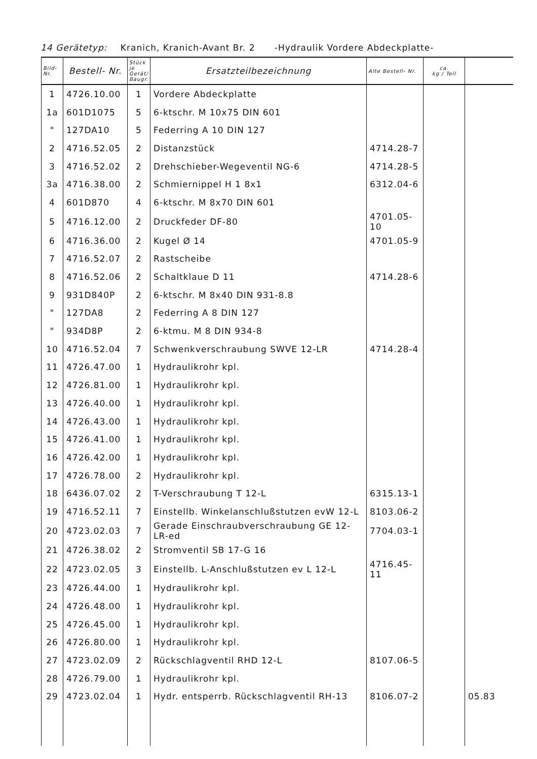14 Gerätetyp: Kranich, Kranich-Avant Br. 2 -Hydraulik Vordere Abdeckplatte-
| Bild- Nr. | Bestell- Nr. | Stück je Gerät/ Baugr. | Ersatzteilbezeichnung | Alte Bestell- Nr. | ca. kg / Teil | |
| --- | --- | --- | --- | --- | --- | --- |
| 1 | 4726.10.00 | 1 | Vordere Abdeckplatte | | | |
| 1a | 601D1075 | 5 | 6-ktschr. M 10x75 DIN 601 | | | |
| " | 127DA10 | 5 | Federring A 10 DIN 127 | | | |
| 2 | 4716.52.05 | 2 | Distanzstück | 4714.28-7 | | |
| 3 | 4716.52.02 | 2 | Drehschieber-Wegeventil NG-6 | 4714.28-5 | | |
| 3a | 4716.38.00 | 2 | Schmiernippel H 1 8x1 | 6312.04-6 | | |
| 4 | 601D870 | 4 | 6-ktschr. M 8x70 DIN 601 | | | |
| 5 | 4716.12.00 | 2 | Druckfeder DF-80 | 4701.05-10 | | |
| 6 | 4716.36.00 | 2 | Kugel Ø 14 | 4701.05-9 | | |
| 7 | 4716.52.07 | 2 | Rastscheibe | | | |
| 8 | 4716.52.06 | 2 | Schaltklaue D 11 | 4714.28-6 | | |
| 9 | 931D840P | 2 | 6-ktschr. M 8x40 DIN 931-8.8 | | | |
| " | 127DA8 | 2 | Federring A 8 DIN 127 | | | |
| " | 934D8P | 2 | 6-ktmu. M 8 DIN 934-8 | | | |
| 10 | 4716.52.04 | 7 | Schwenkverschraubung SWVE 12-LR | 4714.28-4 | | |
| 11 | 4726.47.00 | 1 | Hydraulikrohr kpl. | | | |
| 12 | 4726.81.00 | 1 | Hydraulikrohr kpl. | | | |
| 13 | 4726.40.00 | 1 | Hydraulikrohr kpl. | | | |
| 14 | 4726.43.00 | 1 | Hydraulikrohr kpl. | | | |
| 15 | 4726.41.00 | 1 | Hydraulikrohr kpl. | | | |
| 16 | 4726.42.00 | 1 | Hydraulikrohr kpl. | | | |
| 17 | 4726.78.00 | 2 | Hydraulikrohr kpl. | | | |
| 18 | 6436.07.02 | 2 | T-Verschraubung T 12-L | 6315.13-1 | | |
| 19 | 4716.52.11 | 7 | Einstellb. Winkelanschlußstutzen evW 12-L | 8103.06-2 | | |
| 20 | 4723.02.03 | 7 | Gerade Einschraubverschraubung GE 12-LR-ed | 7704.03-1 | | |
| 21 | 4726.38.02 | 2 | Stromventil SB 17-G 16 | | | |
| 22 | 4723.02.05 | 3 | Einstellb. L-Anschlußstutzen ev L 12-L | 4716.45-11 | | |
| 23 | 4726.44.00 | 1 | Hydraulikrohr kpl. | | | |
| 24 | 4726.48.00 | 1 | Hydraulikrohr kpl. | | | |
| 25 | 4726.45.00 | 1 | Hydraulikrohr kpl. | | | |
| 26 | 4726.80.00 | 1 | Hydraulikrohr kpl. | | | |
| 27 | 4723.02.09 | 2 | Rückschlagventil RHD 12-L | 8107.06-5 | | |
| 28 | 4726.79.00 | 1 | Hydraulikrohr kpl. | | | |
| 29 | 4723.02.04 | 1 | Hydr. entsperrb. Rückschlagventil RH-13 | 8106.07-2 | | 05.83 |